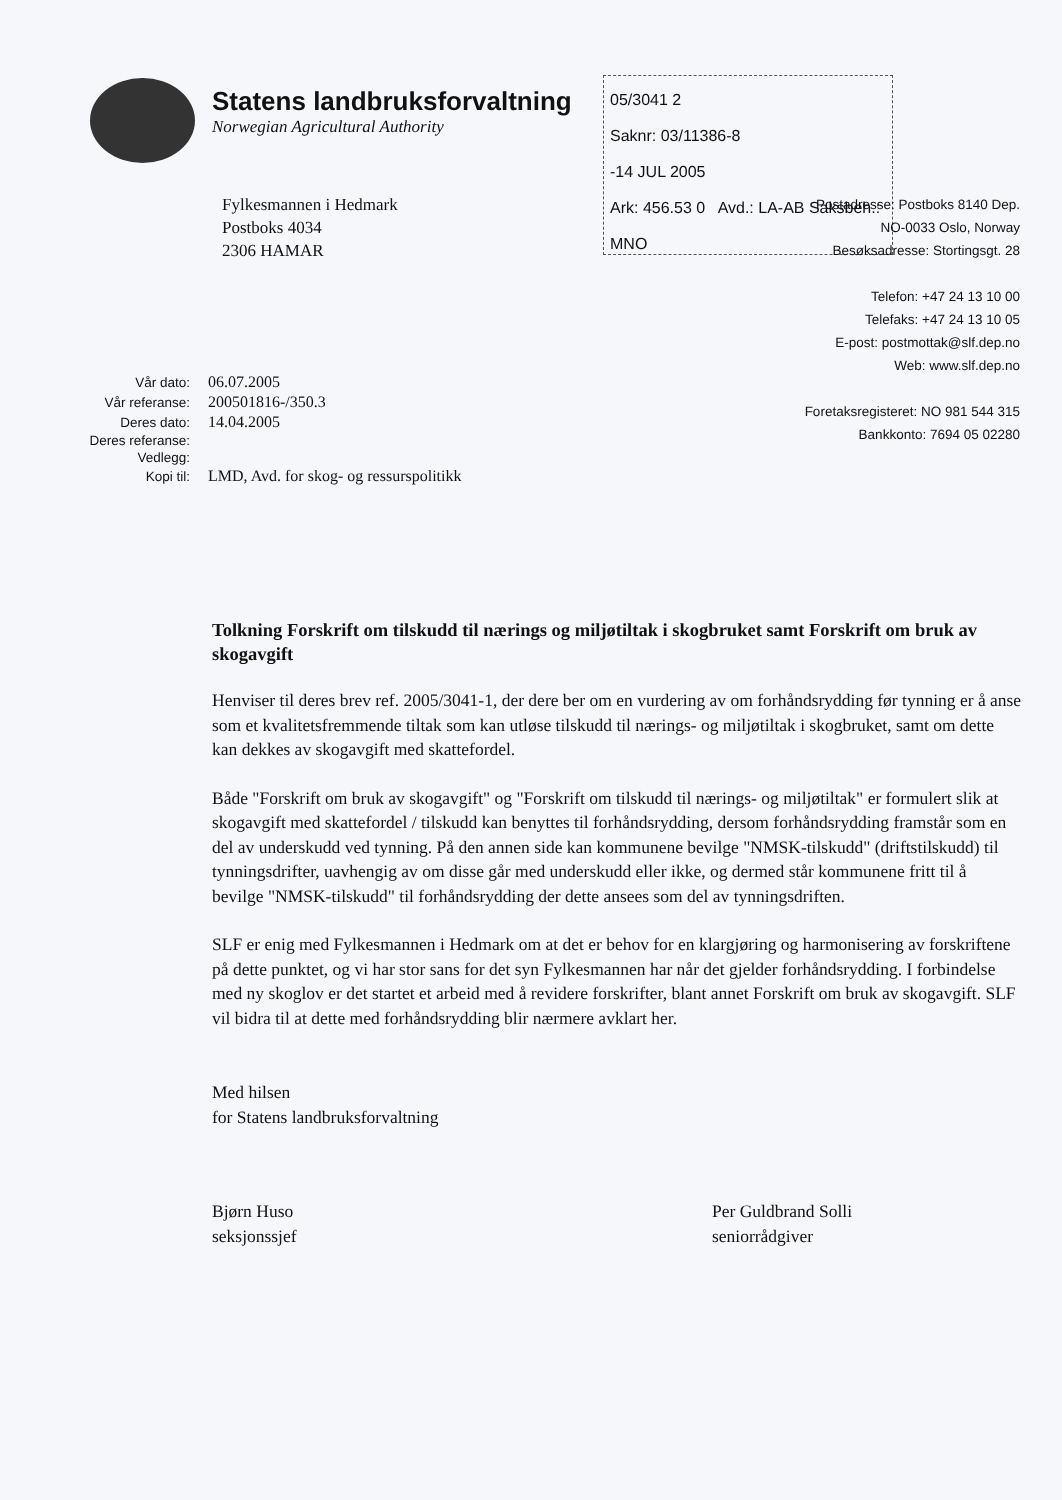Statens landbruksforvaltning
Norwegian Agricultural Authority
05/3041 2
Saknr: 03/11386-8
-14 JUL 2005
Ark: 456.53 0 Avd.: LA-AB Saksbeh.: MNO
Fylkesmannen i Hedmark
Postboks 4034
2306 HAMAR
Postadresse: Postboks 8140 Dep.
NO-0033 Oslo, Norway
Besøksadresse: Stortingsgt. 28
Telefon: +47 24 13 10 00
Telefaks: +47 24 13 10 05
E-post: postmottak@slf.dep.no
Web: www.slf.dep.no
Foretaksregisteret: NO 981 544 315
Bankkonto: 7694 05 02280
| Vår dato: | 06.07.2005 |
| Vår referanse: | 200501816-/350.3 |
| Deres dato: | 14.04.2005 |
| Deres referanse: | |
| Vedlegg: | |
| Kopi til: | LMD, Avd. for skog- og ressurspolitikk |
Tolkning Forskrift om tilskudd til nærings og miljøtiltak i skogbruket samt Forskrift om bruk av skogavgift
Henviser til deres brev ref. 2005/3041-1, der dere ber om en vurdering av om forhåndsrydding før tynning er å anse som et kvalitetsfremmende tiltak som kan utløse tilskudd til nærings- og miljøtiltak i skogbruket, samt om dette kan dekkes av skogavgift med skattefordel.
Både "Forskrift om bruk av skogavgift" og "Forskrift om tilskudd til nærings- og miljøtiltak" er formulert slik at skogavgift med skattefordel / tilskudd kan benyttes til forhåndsrydding, dersom forhåndsrydding framstår som en del av underskudd ved tynning. På den annen side kan kommunene bevilge "NMSK-tilskudd" (driftstilskudd) til tynningsdrifter, uavhengig av om disse går med underskudd eller ikke, og dermed står kommunene fritt til å bevilge "NMSK-tilskudd" til forhåndsrydding der dette ansees som del av tynningsdriften.
SLF er enig med Fylkesmannen i Hedmark om at det er behov for en klargjøring og harmonisering av forskriftene på dette punktet, og vi har stor sans for det syn Fylkesmannen har når det gjelder forhåndsrydding. I forbindelse med ny skoglov er det startet et arbeid med å revidere forskrifter, blant annet Forskrift om bruk av skogavgift. SLF vil bidra til at dette med forhåndsrydding blir nærmere avklart her.
Med hilsen
for Statens landbruksforvaltning
Bjørn Huso
seksjonssjef
Per Guldbrand Solli
seniorrådgiver